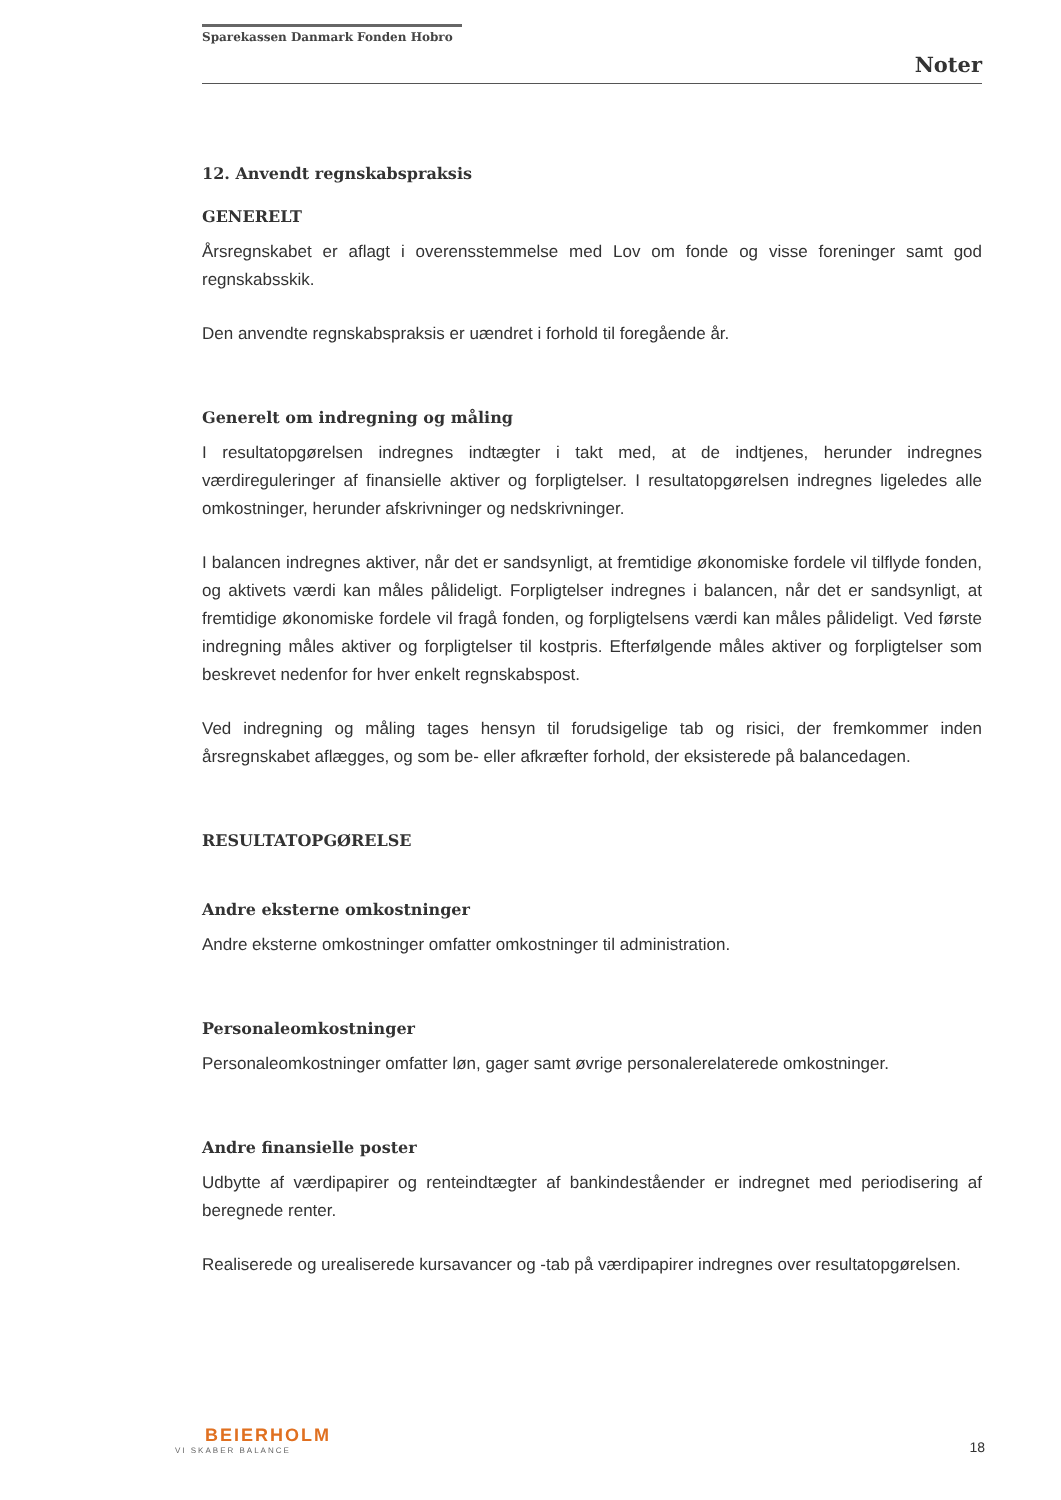Sparekassen Danmark Fonden Hobro
Noter
12. Anvendt regnskabspraksis
GENERELT
Årsregnskabet er aflagt i overensstemmelse med Lov om fonde og visse foreninger samt god regnskabsskik.
Den anvendte regnskabspraksis er uændret i forhold til foregående år.
Generelt om indregning og måling
I resultatopgørelsen indregnes indtægter i takt med, at de indtjenes, herunder indregnes værdireguleringer af finansielle aktiver og forpligtelser. I resultatopgørelsen indregnes ligeledes alle omkostninger, herunder afskrivninger og nedskrivninger.
I balancen indregnes aktiver, når det er sandsynligt, at fremtidige økonomiske fordele vil tilflyde fonden, og aktivets værdi kan måles pålideligt. Forpligtelser indregnes i balancen, når det er sandsynligt, at fremtidige økonomiske fordele vil fragå fonden, og forpligtelsens værdi kan måles pålideligt. Ved første indregning måles aktiver og forpligtelser til kostpris. Efterfølgende måles aktiver og forpligtelser som beskrevet nedenfor for hver enkelt regnskabspost.
Ved indregning og måling tages hensyn til forudsigelige tab og risici, der fremkommer inden årsregnskabet aflægges, og som be- eller afkræfter forhold, der eksisterede på balancedagen.
RESULTATOPGØRELSE
Andre eksterne omkostninger
Andre eksterne omkostninger omfatter omkostninger til administration.
Personaleomkostninger
Personaleomkostninger omfatter løn, gager samt øvrige personalerelaterede omkostninger.
Andre finansielle poster
Udbytte af værdipapirer og renteindtægter af bankindeståender er indregnet med periodisering af beregnede renter.
Realiserede og urealiserede kursavancer og -tab på værdipapirer indregnes over resultatopgørelsen.
BEIERHOLM
VI SKABER BALANCE
18